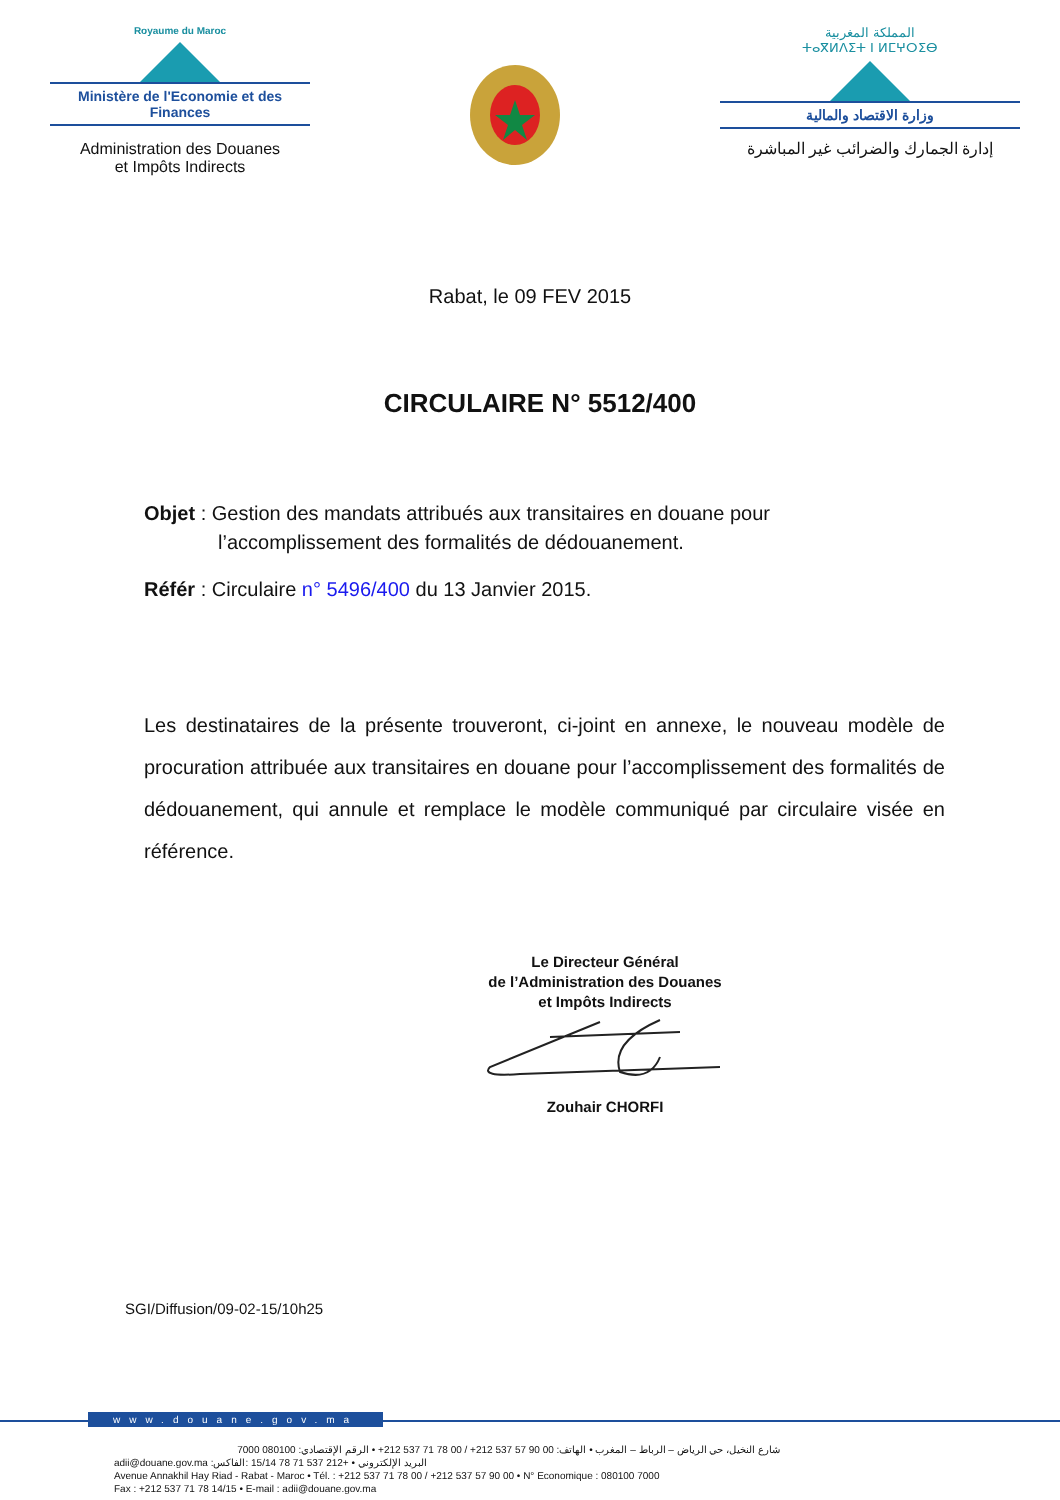Royaume du Maroc
Ministère de l'Economie et des Finances
Administration des Douanes
et Impôts Indirects
المملكة المغربية
ⵜⴰⴳⵍⴷⵉⵜ ⵏ ⵍⵎⵖⵔⵉⴱ
وزارة الاقتصاد والمالية
إدارة الجمارك والضرائب غير المباشرة
Rabat, le 09 FEV 2015
CIRCULAIRE N° 5512/400
Objet : Gestion des mandats attribués aux transitaires en douane pour
l’accomplissement des formalités de dédouanement.
Référ : Circulaire n° 5496/400 du 13 Janvier 2015.
Les destinataires de la présente trouveront, ci-joint en annexe, le nouveau modèle de procuration attribuée aux transitaires en douane pour l’accomplissement des formalités de dédouanement, qui annule et remplace le modèle communiqué par circulaire visée en référence.
Le Directeur Général
de l’Administration des Douanes
et Impôts Indirects
Zouhair CHORFI
SGI/Diffusion/09-02-15/10h25
www.douane.gov.ma
شارع النخيل، حي الرياض – الرباط – المغرب • الهاتف: 00 90 57 537 212+ / 00 78 71 537 212+ • الرقم الإقتصادي: 080100 7000
adii@douane.gov.ma :البريد الإلكتروني • +212 537 71 78 15/14 :الفاكس
Avenue Annakhil Hay Riad - Rabat - Maroc • Tél. : +212 537 71 78 00 / +212 537 57 90 00 • N° Economique : 080100 7000
Fax : +212 537 71 78 14/15 • E-mail : adii@douane.gov.ma